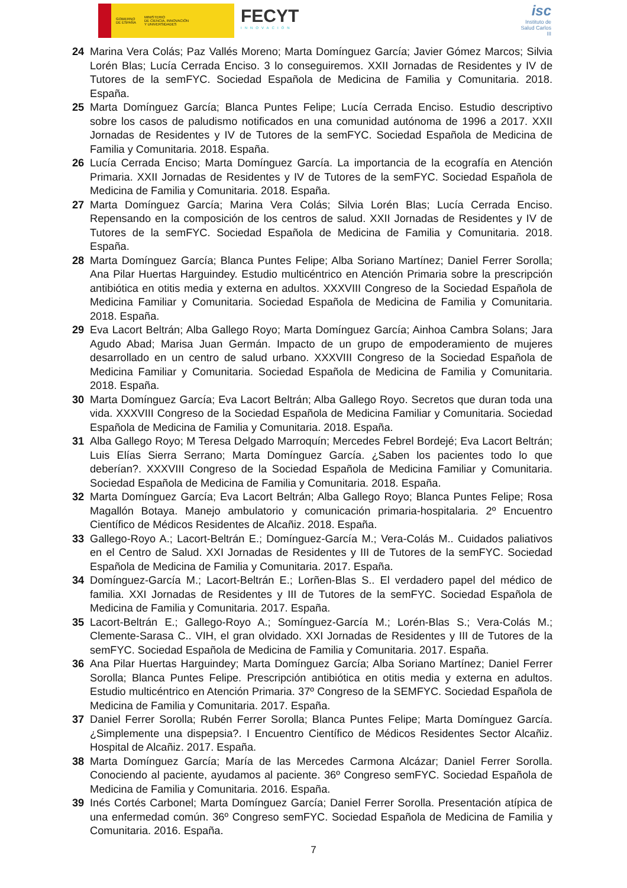GOBIERNO
DE ESPAÑA
MINISTERIO
DE CIENCIA, INNOVACIÓN
Y UNIVERSIDADES
FECYT
INNOVACIÓN
isc
Instituto de Salud Carlos III
24 Marina Vera Colás; Paz Vallés Moreno; Marta Domínguez García; Javier Gómez Marcos; Silvia Lorén Blas; Lucía Cerrada Enciso. 3 lo conseguiremos. XXII Jornadas de Residentes y IV de Tutores de la semFYC. Sociedad Española de Medicina de Familia y Comunitaria. 2018. España.
25 Marta Domínguez García; Blanca Puntes Felipe; Lucía Cerrada Enciso. Estudio descriptivo sobre los casos de paludismo notificados en una comunidad autónoma de 1996 a 2017. XXII Jornadas de Residentes y IV de Tutores de la semFYC. Sociedad Española de Medicina de Familia y Comunitaria. 2018. España.
26 Lucía Cerrada Enciso; Marta Domínguez García. La importancia de la ecografía en Atención Primaria. XXII Jornadas de Residentes y IV de Tutores de la semFYC. Sociedad Española de Medicina de Familia y Comunitaria. 2018. España.
27 Marta Domínguez García; Marina Vera Colás; Silvia Lorén Blas; Lucía Cerrada Enciso. Repensando en la composición de los centros de salud. XXII Jornadas de Residentes y IV de Tutores de la semFYC. Sociedad Española de Medicina de Familia y Comunitaria. 2018. España.
28 Marta Domínguez García; Blanca Puntes Felipe; Alba Soriano Martínez; Daniel Ferrer Sorolla; Ana Pilar Huertas Harguindey. Estudio multicéntrico en Atención Primaria sobre la prescripción antibiótica en otitis media y externa en adultos. XXXVIII Congreso de la Sociedad Española de Medicina Familiar y Comunitaria. Sociedad Española de Medicina de Familia y Comunitaria. 2018. España.
29 Eva Lacort Beltrán; Alba Gallego Royo; Marta Domínguez García; Ainhoa Cambra Solans; Jara Agudo Abad; Marisa Juan Germán. Impacto de un grupo de empoderamiento de mujeres desarrollado en un centro de salud urbano. XXXVIII Congreso de la Sociedad Española de Medicina Familiar y Comunitaria. Sociedad Española de Medicina de Familia y Comunitaria. 2018. España.
30 Marta Domínguez García; Eva Lacort Beltrán; Alba Gallego Royo. Secretos que duran toda una vida. XXXVIII Congreso de la Sociedad Española de Medicina Familiar y Comunitaria. Sociedad Española de Medicina de Familia y Comunitaria. 2018. España.
31 Alba Gallego Royo; M Teresa Delgado Marroquín; Mercedes Febrel Bordejé; Eva Lacort Beltrán; Luis Elías Sierra Serrano; Marta Domínguez García. ¿Saben los pacientes todo lo que deberían?. XXXVIII Congreso de la Sociedad Española de Medicina Familiar y Comunitaria. Sociedad Española de Medicina de Familia y Comunitaria. 2018. España.
32 Marta Domínguez García; Eva Lacort Beltrán; Alba Gallego Royo; Blanca Puntes Felipe; Rosa Magallón Botaya. Manejo ambulatorio y comunicación primaria-hospitalaria. 2º Encuentro Científico de Médicos Residentes de Alcañiz. 2018. España.
33 Gallego-Royo A.; Lacort-Beltrán E.; Domínguez-García M.; Vera-Colás M.. Cuidados paliativos en el Centro de Salud. XXI Jornadas de Residentes y III de Tutores de la semFYC. Sociedad Española de Medicina de Familia y Comunitaria. 2017. España.
34 Domínguez-García M.; Lacort-Beltrán E.; Lorñen-Blas S.. El verdadero papel del médico de familia. XXI Jornadas de Residentes y III de Tutores de la semFYC. Sociedad Española de Medicina de Familia y Comunitaria. 2017. España.
35 Lacort-Beltrán E.; Gallego-Royo A.; Somínguez-García M.; Lorén-Blas S.; Vera-Colás M.; Clemente-Sarasa C.. VIH, el gran olvidado. XXI Jornadas de Residentes y III de Tutores de la semFYC. Sociedad Española de Medicina de Familia y Comunitaria. 2017. España.
36 Ana Pilar Huertas Harguindey; Marta Domínguez García; Alba Soriano Martínez; Daniel Ferrer Sorolla; Blanca Puntes Felipe. Prescripción antibiótica en otitis media y externa en adultos. Estudio multicéntrico en Atención Primaria. 37º Congreso de la SEMFYC. Sociedad Española de Medicina de Familia y Comunitaria. 2017. España.
37 Daniel Ferrer Sorolla; Rubén Ferrer Sorolla; Blanca Puntes Felipe; Marta Domínguez García. ¿Simplemente una dispepsia?. I Encuentro Científico de Médicos Residentes Sector Alcañiz. Hospital de Alcañiz. 2017. España.
38 Marta Domínguez García; María de las Mercedes Carmona Alcázar; Daniel Ferrer Sorolla. Conociendo al paciente, ayudamos al paciente. 36º Congreso semFYC. Sociedad Española de Medicina de Familia y Comunitaria. 2016. España.
39 Inés Cortés Carbonel; Marta Domínguez García; Daniel Ferrer Sorolla. Presentación atípica de una enfermedad común. 36º Congreso semFYC. Sociedad Española de Medicina de Familia y Comunitaria. 2016. España.
7